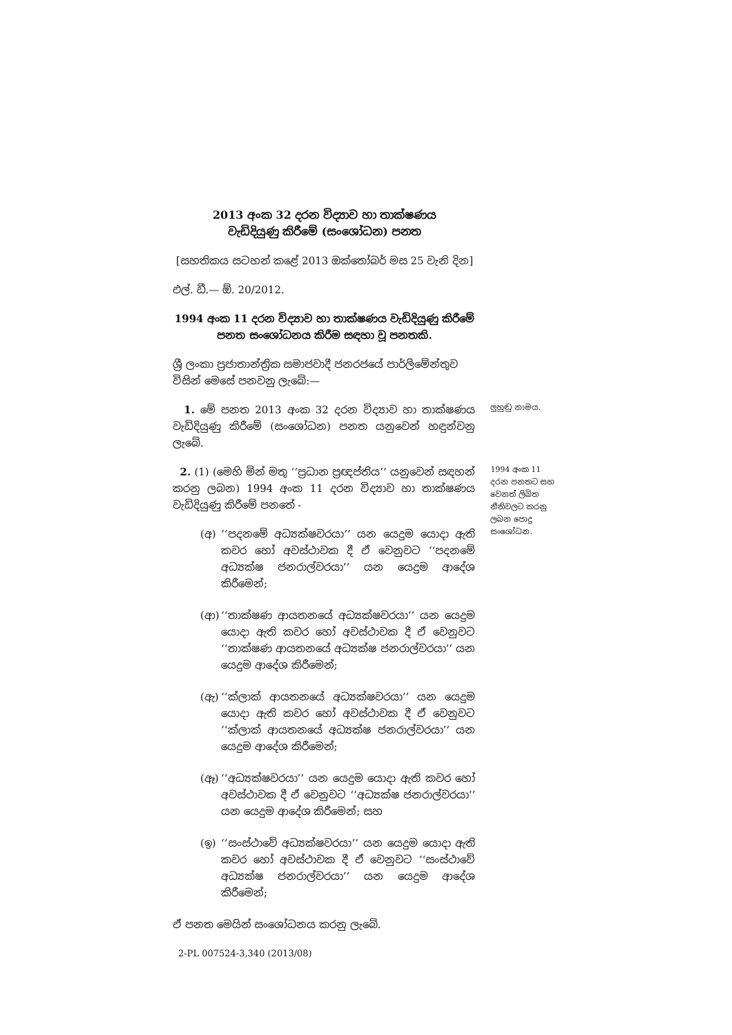2013 අංක 32 දරන විද්‍යාව හා තාක්ෂණය
වැඩිදියුණු කිරීමේ (සංශෝධන) පනත
[සහතිකය සටහන් කළේ 2013 ඔක්තෝබර් මස 25 වැනි දින]
එල්. ඩී.— ඕ. 20/2012.
1994 අංක 11 දරන විද්‍යාව හා තාක්ෂණය වැඩිදියුණු කිරීමේ
පනත සංශෝධනය කිරීම සඳහා වූ පනතකි.
ශ්‍රී ලංකා ප්‍රජාතාන්ත්‍රික සමාජවාදී ජනරජයේ පාර්ලිමේන්තුව විසින් මෙසේ පනවනු ලැබේ:—
1. මේ පනත 2013 අංක 32 දරන විද්‍යාව හා තාක්ෂණය වැඩිදියුණු කිරීමේ (සංශෝධන) පනත යනුවෙන් හඳුන්වනු ලැබේ.
ලුහුඬු නාමය.
2. (1) (මෙහි මින් මතු ‘‘ප්‍රධාන ප්‍රඥප්තිය’’ යනුවෙන් සඳහන් කරනු ලබන) 1994 අංක 11 දරන විද්‍යාව හා තාක්ෂණය වැඩිදියුණු කිරීමේ පනතේ -
(අ) ‘‘පදනමේ අධ්‍යක්ෂවරයා’’ යන යෙදුම යොදා ඇති කවර හෝ අවස්ථාවක දී ඒ වෙනුවට ‘‘පදනමේ අධ්‍යක්ෂ ජනරාල්වරයා’’ යන යෙදුම ආදේශ කිරීමෙන්;
(ආ) ‘‘තාක්ෂණ ආයතනයේ අධ්‍යක්ෂවරයා’’ යන යෙදුම යොදා ඇති කවර හෝ අවස්ථාවක දී ඒ වෙනුවට ‘‘තාක්ෂණ ආයතනයේ අධ්‍යක්ෂ ජනරාල්වරයා’’ යන යෙදුම ආදේශ කිරීමෙන්;
(ඇ) ‘‘ක්ලාක් ආයතනයේ අධ්‍යක්ෂවරයා’’ යන යෙදුම යොදා ඇති කවර හෝ අවස්ථාවක දී ඒ වෙනුවට ‘‘ක්ලාක් ආයතනයේ අධ්‍යක්ෂ ජනරාල්වරයා’’ යන යෙදුම ආදේශ කිරීමෙන්;
(ඈ) ‘‘අධ්‍යක්ෂවරයා’’ යන යෙදුම යොදා ඇති කවර හෝ අවස්ථාවක දී ඒ වෙනුවට ‘‘අධ්‍යක්ෂ ජනරාල්වරයා’’ යන යෙදුම ආදේශ කිරීමෙන්; සහ
(ඉ) ‘‘සංස්ථාවේ අධ්‍යක්ෂවරයා’’ යන යෙදුම යොදා ඇති කවර හෝ අවස්ථාවක දී ඒ වෙනුවට ‘‘සංස්ථාවේ අධ්‍යක්ෂ ජනරාල්වරයා’’ යන යෙදුම ආදේශ කිරීමෙන්;
ඒ පනත මෙයින් සංශෝධනය කරනු ලැබේ.
1994 අංක 11 දරන පනතට සහ වෙනත් ලිඛිත නීතිවලට කරනු ලබන පොදු සංශෝධන.
2-PL 007524-3,340 (2013/08)